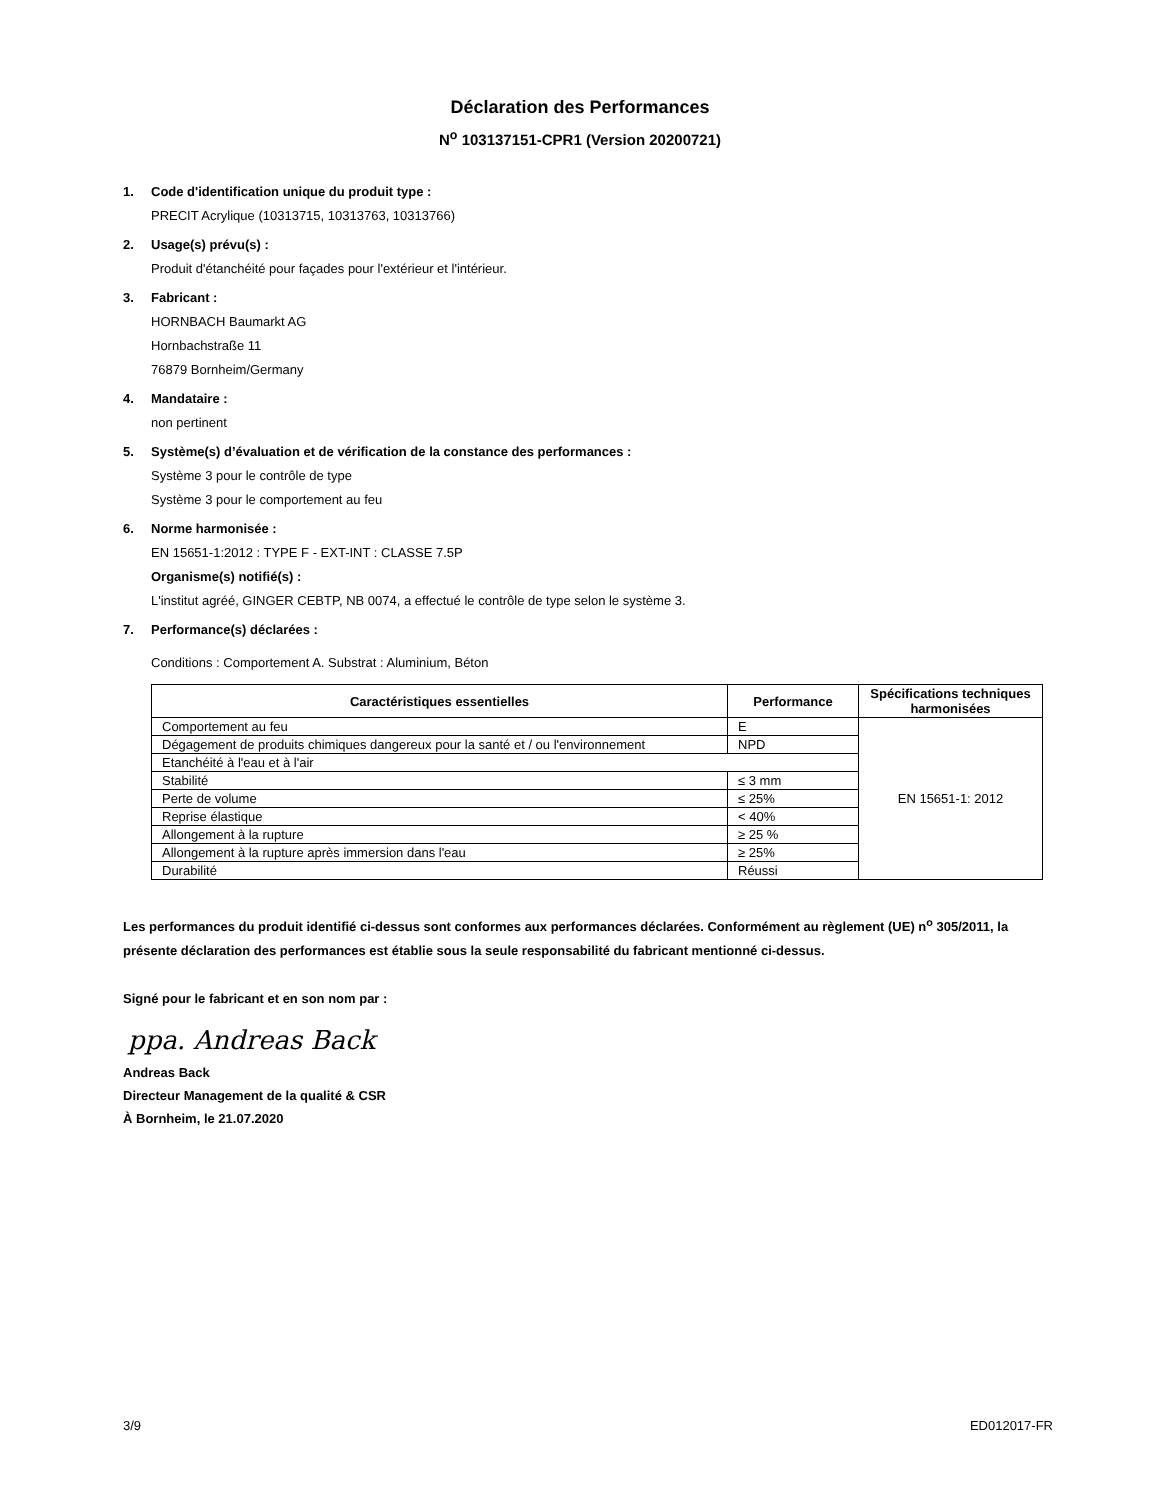Déclaration des Performances
N<sup>o</sup> 103137151-CPR1 (Version 20200721)
1. Code d'identification unique du produit type :
PRECIT Acrylique (10313715, 10313763, 10313766)
2. Usage(s) prévu(s) :
Produit d'étanchéité pour façades pour l'extérieur et l'intérieur.
3. Fabricant :
HORNBACH Baumarkt AG
Hornbachstraße 11
76879 Bornheim/Germany
4. Mandataire :
non pertinent
5. Système(s) d’évaluation et de vérification de la constance des performances :
Système 3 pour le contrôle de type
Système 3 pour le comportement au feu
6. Norme harmonisée :
EN 15651-1:2012 : TYPE F - EXT-INT : CLASSE 7.5P
Organisme(s) notifié(s) :
L'institut agréé, GINGER CEBTP, NB 0074, a effectué le contrôle de type selon le système 3.
7. Performance(s) déclarées :
Conditions : Comportement A. Substrat : Aluminium, Béton
| Caractéristiques essentielles | Performance | Spécifications techniques harmonisées |
| --- | --- | --- |
| Comportement au feu | E | EN 15651-1: 2012 |
| Dégagement de produits chimiques dangereux pour la santé et / ou l'environnement | NPD | |
| Etanchéité à l'eau et à l'air | | |
| Stabilité | ≤ 3 mm | |
| Perte de volume | ≤ 25% | |
| Reprise élastique | < 40% | |
| Allongement à la rupture | ≥ 25 % | |
| Allongement à la rupture après immersion dans l'eau | ≥ 25% | |
| Durabilité | Réussi | |
Les performances du produit identifié ci-dessus sont conformes aux performances déclarées. Conformément au règlement (UE) n<sup>o</sup> 305/2011, la présente déclaration des performances est établie sous la seule responsabilité du fabricant mentionné ci-dessus.
Signé pour le fabricant et en son nom par :
ppa. Andreas Back
Andreas Back
Directeur Management de la qualité & CSR
À Bornheim, le 21.07.2020
3/9 ED012017-FR